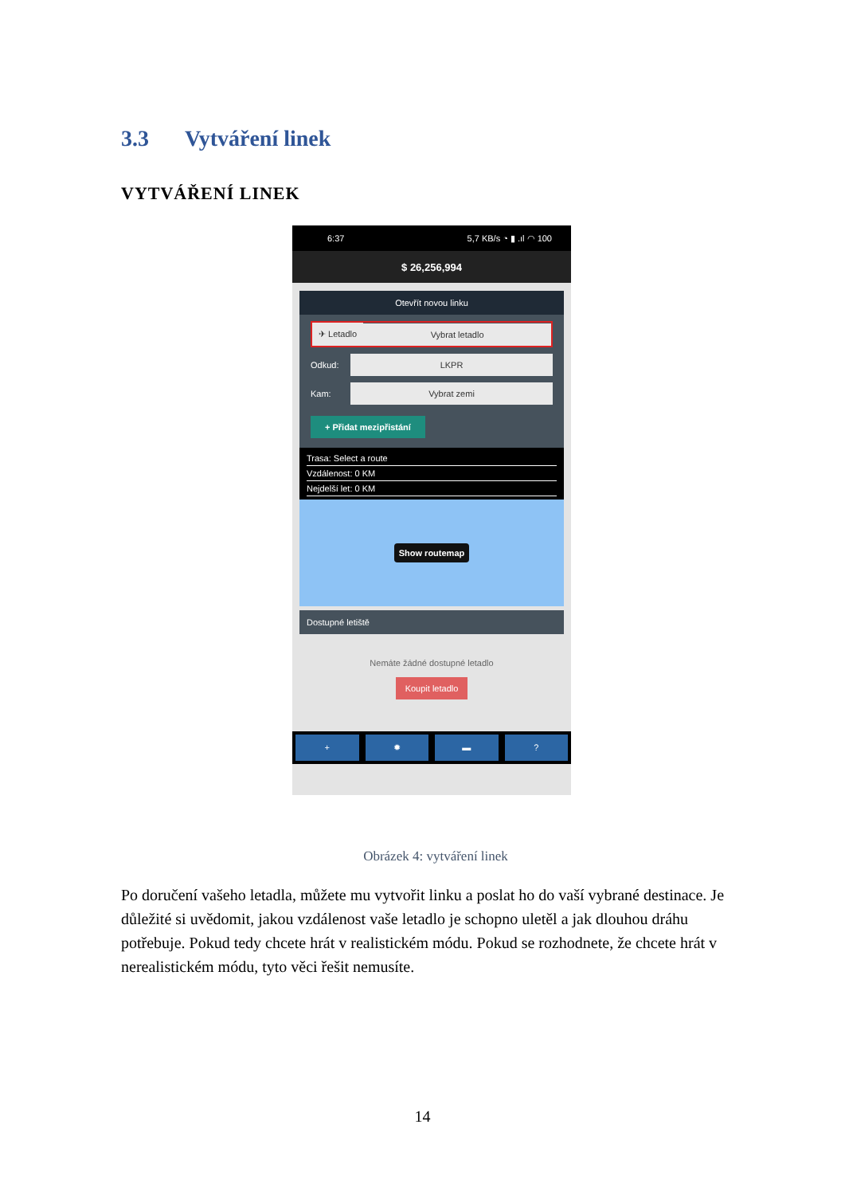3.3 Vytváření linek
VYTVÁŘENÍ LINEK
6:37 5,7 KB/s ◔ ▮ .ıl ◠ 100
$ 26,256,994
Otevřít novou linku
✈ Letadlo Vybrat letadlo
Odkud: LKPR
Kam: Vybrat zemi
+ Přidat mezipřistání
Trasa: Select a route
Vzdálenost: 0 KM
Nejdelší let: 0 KM
Show routemap
Dostupné letiště
Nemáte žádné dostupné letadlo
Koupit letadlo
+ ✹ ▬ ?
Obrázek 4: vytváření linek
Po doručení vašeho letadla, můžete mu vytvořit linku a poslat ho do vaší vybrané destinace. Je důležité si uvědomit, jakou vzdálenost vaše letadlo je schopno uletěl a jak dlouhou dráhu potřebuje. Pokud tedy chcete hrát v realistickém módu. Pokud se rozhodnete, že chcete hrát v nerealistickém módu, tyto věci řešit nemusíte.
14